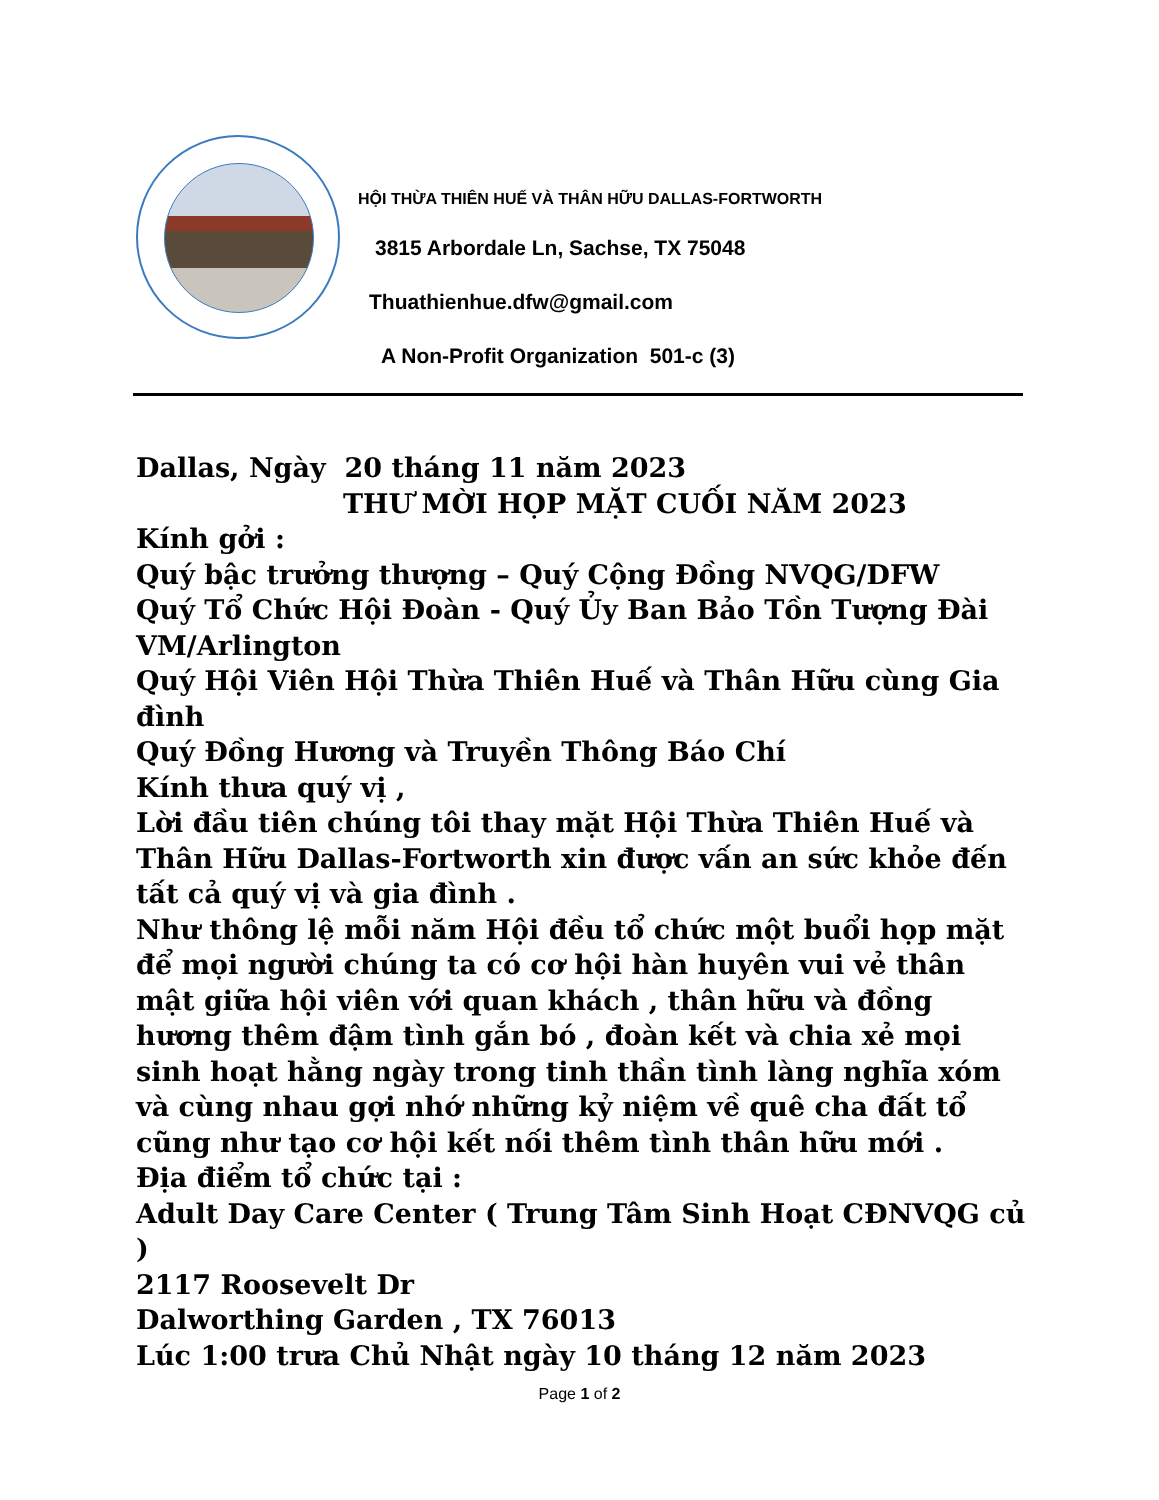HỘI THỪA THIÊN HUẾ VÀ THÂN HỮU DALLAS-FORTWORTH
3815 Arbordale Ln, Sachse, TX 75048
Thuathienhue.dfw@gmail.com
A Non-Profit Organization 501-c (3)
Dallas, Ngày 20 tháng 11 năm 2023
THƯ MỜI HỌP MẶT CUỐI NĂM 2023
Kính gởi :
Quý bậc trưởng thượng – Quý Cộng Đồng NVQG/DFW
Quý Tổ Chức Hội Đoàn - Quý Ủy Ban Bảo Tồn Tượng Đài VM/Arlington
Quý Hội Viên Hội Thừa Thiên Huế và Thân Hữu cùng Gia đình
Quý Đồng Hương và Truyền Thông Báo Chí
Kính thưa quý vị ,
Lời đầu tiên chúng tôi thay mặt Hội Thừa Thiên Huế và Thân Hữu Dallas-Fortworth xin được vấn an sức khỏe đến tất cả quý vị và gia đình .
Như thông lệ mỗi năm Hội đều tổ chức một buổi họp mặt để mọi người chúng ta có cơ hội hàn huyên vui vẻ thân mật giữa hội viên với quan khách , thân hữu và đồng hương thêm đậm tình gắn bó , đoàn kết và chia xẻ mọi sinh hoạt hằng ngày trong tinh thần tình làng nghĩa xóm và cùng nhau gợi nhớ những kỷ niệm về quê cha đất tổ cũng như tạo cơ hội kết nối thêm tình thân hữu mới .
Địa điểm tổ chức tại :
Adult Day Care Center ( Trung Tâm Sinh Hoạt CĐNVQG củ )
2117 Roosevelt Dr
Dalworthing Garden , TX 76013
Lúc 1:00 trưa Chủ Nhật ngày 10 tháng 12 năm 2023
Page 1 of 2